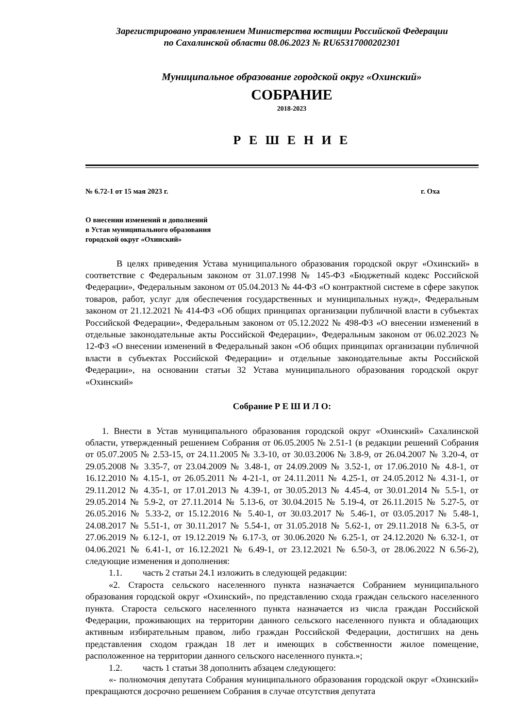Зарегистрировано управлением Министерства юстиции Российской Федерации
по Сахалинской области 08.06.2023 № RU65317000202301
Муниципальное образование городской округ «Охинский»
СОБРАНИЕ
2018-2023
Р Е Ш Е Н И Е
№ 6.72-1 от 15 мая 2023 г. г. Оха
О внесении изменений и дополнений
в Устав муниципального образования
городской округ «Охинский»
В целях приведения Устава муниципального образования городской округ «Охинский» в соответствие с Федеральным законом от 31.07.1998 № 145-ФЗ «Бюджетный кодекс Российской Федерации», Федеральным законом от 05.04.2013 № 44-ФЗ «О контрактной системе в сфере закупок товаров, работ, услуг для обеспечения государственных и муниципальных нужд», Федеральным законом от 21.12.2021 № 414-ФЗ «Об общих принципах организации публичной власти в субъектах Российской Федерации», Федеральным законом от 05.12.2022 № 498-ФЗ «О внесении изменений в отдельные законодательные акты Российской Федерации», Федеральным законом от 06.02.2023 № 12-ФЗ «О внесении изменений в Федеральный закон «Об общих принципах организации публичной власти в субъектах Российской Федерации» и отдельные законодательные акты Российской Федерации», на основании статьи 32 Устава муниципального образования городской округ «Охинский»
Собрание Р Е Ш И Л О:
1. Внести в Устав муниципального образования городской округ «Охинский» Сахалинской области, утвержденный решением Собрания от 06.05.2005 № 2.51-1 (в редакции решений Собрания от 05.07.2005 № 2.53-15, от 24.11.2005 № 3.3-10, от 30.03.2006 № 3.8-9, от 26.04.2007 № 3.20-4, от 29.05.2008 № 3.35-7, от 23.04.2009 № 3.48-1, от 24.09.2009 № 3.52-1, от 17.06.2010 № 4.8-1, от 16.12.2010 № 4.15-1, от 26.05.2011 № 4-21-1, от 24.11.2011 № 4.25-1, от 24.05.2012 № 4.31-1, от 29.11.2012 № 4.35-1, от 17.01.2013 № 4.39-1, от 30.05.2013 № 4.45-4, от 30.01.2014 № 5.5-1, от 29.05.2014 № 5.9-2, от 27.11.2014 № 5.13-6, от 30.04.2015 № 5.19-4, от 26.11.2015 № 5.27-5, от 26.05.2016 № 5.33-2, от 15.12.2016 № 5.40-1, от 30.03.2017 № 5.46-1, от 03.05.2017 № 5.48-1, 24.08.2017 № 5.51-1, от 30.11.2017 № 5.54-1, от 31.05.2018 № 5.62-1, от 29.11.2018 № 6.3-5, от 27.06.2019 № 6.12-1, от 19.12.2019 № 6.17-3, от 30.06.2020 № 6.25-1, от 24.12.2020 № 6.32-1, от 04.06.2021 № 6.41-1, от 16.12.2021 № 6.49-1, от 23.12.2021 № 6.50-3, от 28.06.2022 N 6.56-2), следующие изменения и дополнения:
1.1. часть 2 статьи 24.1 изложить в следующей редакции:
«2. Староста сельского населенного пункта назначается Собранием муниципального образования городской округ «Охинский», по представлению схода граждан сельского населенного пункта. Староста сельского населенного пункта назначается из числа граждан Российской Федерации, проживающих на территории данного сельского населенного пункта и обладающих активным избирательным правом, либо граждан Российской Федерации, достигших на день представления сходом граждан 18 лет и имеющих в собственности жилое помещение, расположенное на территории данного сельского населенного пункта.»;
1.2. часть 1 статьи 38 дополнить абзацем следующего:
«- полномочия депутата Собрания муниципального образования городской округ «Охинский» прекращаются досрочно решением Собрания в случае отсутствия депутата